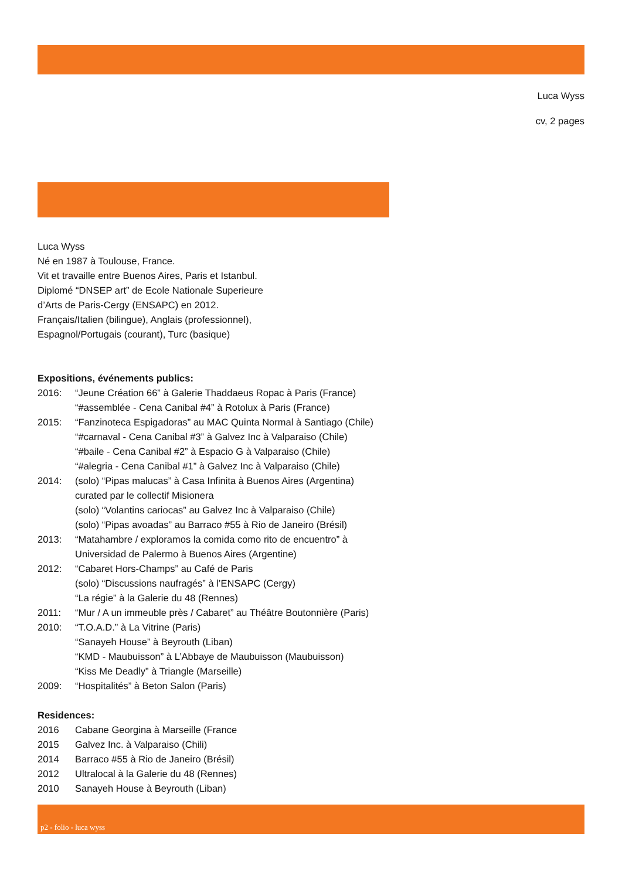Luca Wyss
cv, 2 pages
Luca Wyss
Né en 1987 à Toulouse, France.
Vit et travaille entre Buenos Aires, Paris et Istanbul.
Diplomé “DNSEP art” de Ecole Nationale Superieure
d’Arts de Paris-Cergy (ENSAPC) en 2012.
Français/Italien (bilingue), Anglais (professionnel),
Espagnol/Portugais (courant), Turc (basique)
Expositions, événements publics:
| 2016: | “Jeune Création 66” à Galerie Thaddaeus Ropac à Paris (France) |
| | “#assemblée - Cena Canibal #4” à Rotolux à Paris (France) |
| 2015: | “Fanzinoteca Espigadoras” au MAC Quinta Normal à Santiago (Chile) |
| | “#carnaval - Cena Canibal #3” à Galvez Inc à Valparaiso (Chile) |
| | “#baile - Cena Canibal #2” à Espacio G à Valparaiso (Chile) |
| | “#alegria - Cena Canibal #1” à Galvez Inc à Valparaiso (Chile) |
| 2014: | (solo) “Pipas malucas” à Casa Infinita à Buenos Aires (Argentina) |
| | curated par le collectif Misionera |
| | (solo) “Volantins cariocas” au Galvez Inc à Valparaiso (Chile) |
| | (solo) “Pipas avoadas” au Barraco #55 à Rio de Janeiro (Brésil) |
| 2013: | “Matahambre / exploramos la comida como rito de encuentro” à |
| | Universidad de Palermo à Buenos Aires (Argentine) |
| 2012: | “Cabaret Hors-Champs” au Café de Paris |
| | (solo) “Discussions naufragés” à l’ENSAPC (Cergy) |
| | “La régie” à la Galerie du 48 (Rennes) |
| 2011: | “Mur / A un immeuble près / Cabaret” au Théâtre Boutonnière (Paris) |
| 2010: | “T.O.A.D.” à La Vitrine (Paris) |
| | “Sanayeh House” à Beyrouth (Liban) |
| | “KMD - Maubuisson” à L’Abbaye de Maubuisson (Maubuisson) |
| | “Kiss Me Deadly” à Triangle (Marseille) |
| 2009: | “Hospitalités” à Beton Salon (Paris) |
Residences:
| 2016 | Cabane Georgina à Marseille (France |
| 2015 | Galvez Inc. à Valparaiso (Chili) |
| 2014 | Barraco #55 à Rio de Janeiro (Brésil) |
| 2012 | Ultralocal à la Galerie du 48 (Rennes) |
| 2010 | Sanayeh House à Beyrouth (Liban) |
p2 - folio - luca wyss